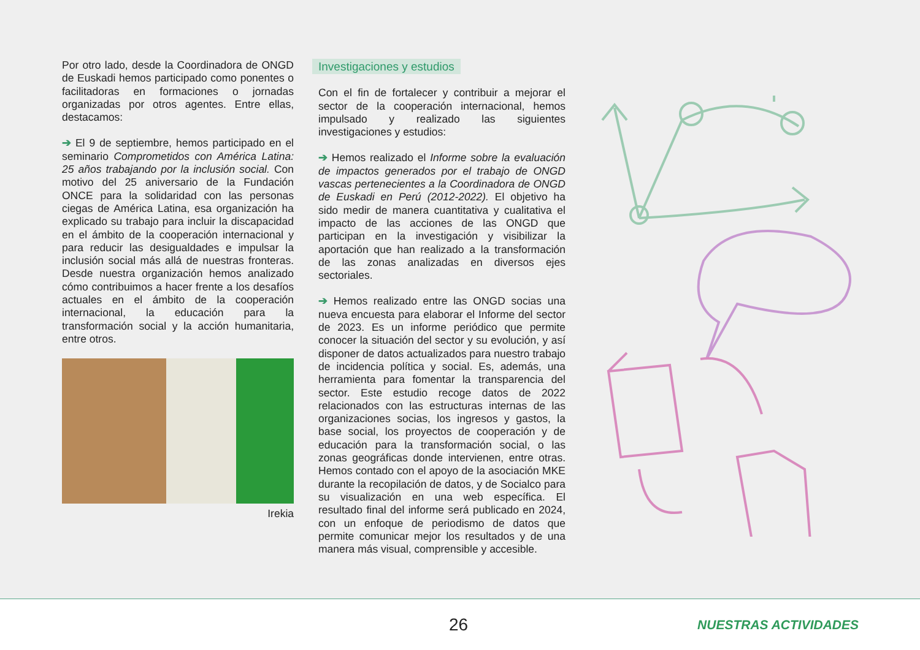Por otro lado, desde la Coordinadora de ONGD de Euskadi hemos participado como ponentes o facilitadoras en formaciones o jornadas organizadas por otros agentes. Entre ellas, destacamos:
➔ El 9 de septiembre, hemos participado en el seminario Comprometidos con América Latina: 25 años trabajando por la inclusión social. Con motivo del 25 aniversario de la Fundación ONCE para la solidaridad con las personas ciegas de América Latina, esa organización ha explicado su trabajo para incluir la discapacidad en el ámbito de la cooperación internacional y para reducir las desigualdades e impulsar la inclusión social más allá de nuestras fronteras. Desde nuestra organización hemos analizado cómo contribuimos a hacer frente a los desafíos actuales en el ámbito de la cooperación internacional, la educación para la transformación social y la acción humanitaria, entre otros.
Irekia
Investigaciones y estudios
Con el fin de fortalecer y contribuir a mejorar el sector de la cooperación internacional, hemos impulsado y realizado las siguientes investigaciones y estudios:
➔ Hemos realizado el Informe sobre la evaluación de impactos generados por el trabajo de ONGD vascas pertenecientes a la Coordinadora de ONGD de Euskadi en Perú (2012-2022). El objetivo ha sido medir de manera cuantitativa y cualitativa el impacto de las acciones de las ONGD que participan en la investigación y visibilizar la aportación que han realizado a la transformación de las zonas analizadas en diversos ejes sectoriales.
➔ Hemos realizado entre las ONGD socias una nueva encuesta para elaborar el Informe del sector de 2023. Es un informe periódico que permite conocer la situación del sector y su evolución, y así disponer de datos actualizados para nuestro trabajo de incidencia política y social. Es, además, una herramienta para fomentar la transparencia del sector. Este estudio recoge datos de 2022 relacionados con las estructuras internas de las organizaciones socias, los ingresos y gastos, la base social, los proyectos de cooperación y de educación para la transformación social, o las zonas geográficas donde intervienen, entre otras. Hemos contado con el apoyo de la asociación MKE durante la recopilación de datos, y de Socialco para su visualización en una web específica. El resultado final del informe será publicado en 2024, con un enfoque de periodismo de datos que permite comunicar mejor los resultados y de una manera más visual, comprensible y accesible.
26 NUESTRAS ACTIVIDADES